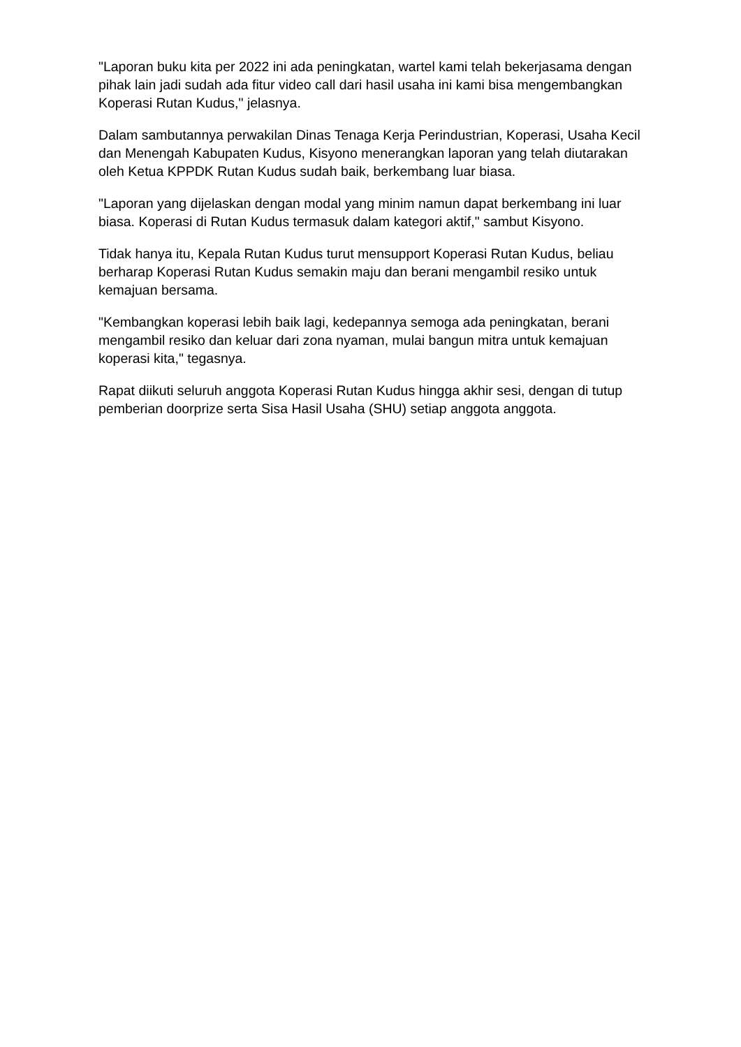"Laporan buku kita per 2022 ini ada peningkatan, wartel kami telah bekerjasama dengan pihak lain jadi sudah ada fitur video call dari hasil usaha ini kami bisa mengembangkan Koperasi Rutan Kudus," jelasnya.
Dalam sambutannya perwakilan Dinas Tenaga Kerja Perindustrian, Koperasi, Usaha Kecil dan Menengah Kabupaten Kudus, Kisyono menerangkan laporan yang telah diutarakan oleh Ketua KPPDK Rutan Kudus sudah baik, berkembang luar biasa.
"Laporan yang dijelaskan dengan modal yang minim namun dapat berkembang ini luar biasa. Koperasi di Rutan Kudus termasuk dalam kategori aktif," sambut Kisyono.
Tidak hanya itu, Kepala Rutan Kudus turut mensupport Koperasi Rutan Kudus, beliau berharap Koperasi Rutan Kudus semakin maju dan berani mengambil resiko untuk kemajuan bersama.
"Kembangkan koperasi lebih baik lagi, kedepannya semoga ada peningkatan, berani mengambil resiko dan keluar dari zona nyaman, mulai bangun mitra untuk kemajuan koperasi kita," tegasnya.
Rapat diikuti seluruh anggota Koperasi Rutan Kudus hingga akhir sesi, dengan di tutup pemberian doorprize serta Sisa Hasil Usaha (SHU) setiap anggota anggota.